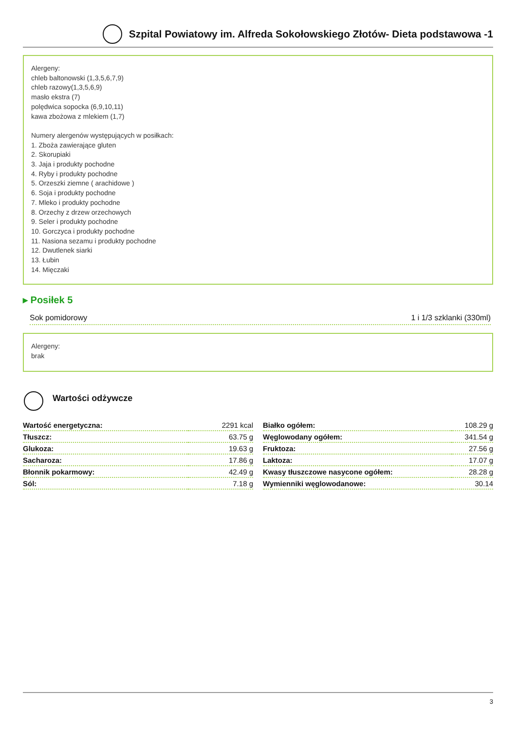Szpital Powiatowy im. Alfreda Sokołowskiego Złotów- Dieta podstawowa -1
Alergeny:
chleb baltonowski (1,3,5,6,7,9)
chleb razowy(1,3,5,6,9)
masło ekstra (7)
polędwica sopocka (6,9,10,11)
kawa zbożowa z mlekiem (1,7)
Numery alergenów występujących w posiłkach:
1. Zboża zawierające gluten
2. Skorupiaki
3. Jaja i produkty pochodne
4. Ryby i produkty pochodne
5. Orzeszki ziemne ( arachidowe )
6. Soja i produkty pochodne
7. Mleko i produkty pochodne
8. Orzechy z drzew orzechowych
9. Seler i produkty pochodne
10. Gorczyca i produkty pochodne
11. Nasiona sezamu i produkty pochodne
12. Dwutlenek siarki
13. Łubin
14. Mięczaki
▸ Posiłek 5
Sok pomidorowy 1 i 1/3 szklanki (330ml)
Alergeny:
brak
Wartości odżywcze
| Wartość energetyczna: | 2291 kcal |
| Tłuszcz: | 63.75 g |
| Glukoza: | 19.63 g |
| Sacharoza: | 17.86 g |
| Błonnik pokarmowy: | 42.49 g |
| Sól: | 7.18 g |
| Białko ogółem: | 108.29 g |
| Węglowodany ogółem: | 341.54 g |
| Fruktoza: | 27.56 g |
| Laktoza: | 17.07 g |
| Kwasy tłuszczowe nasycone ogółem: | 28.28 g |
| Wymienniki węglowodanowe: | 30.14 |
3